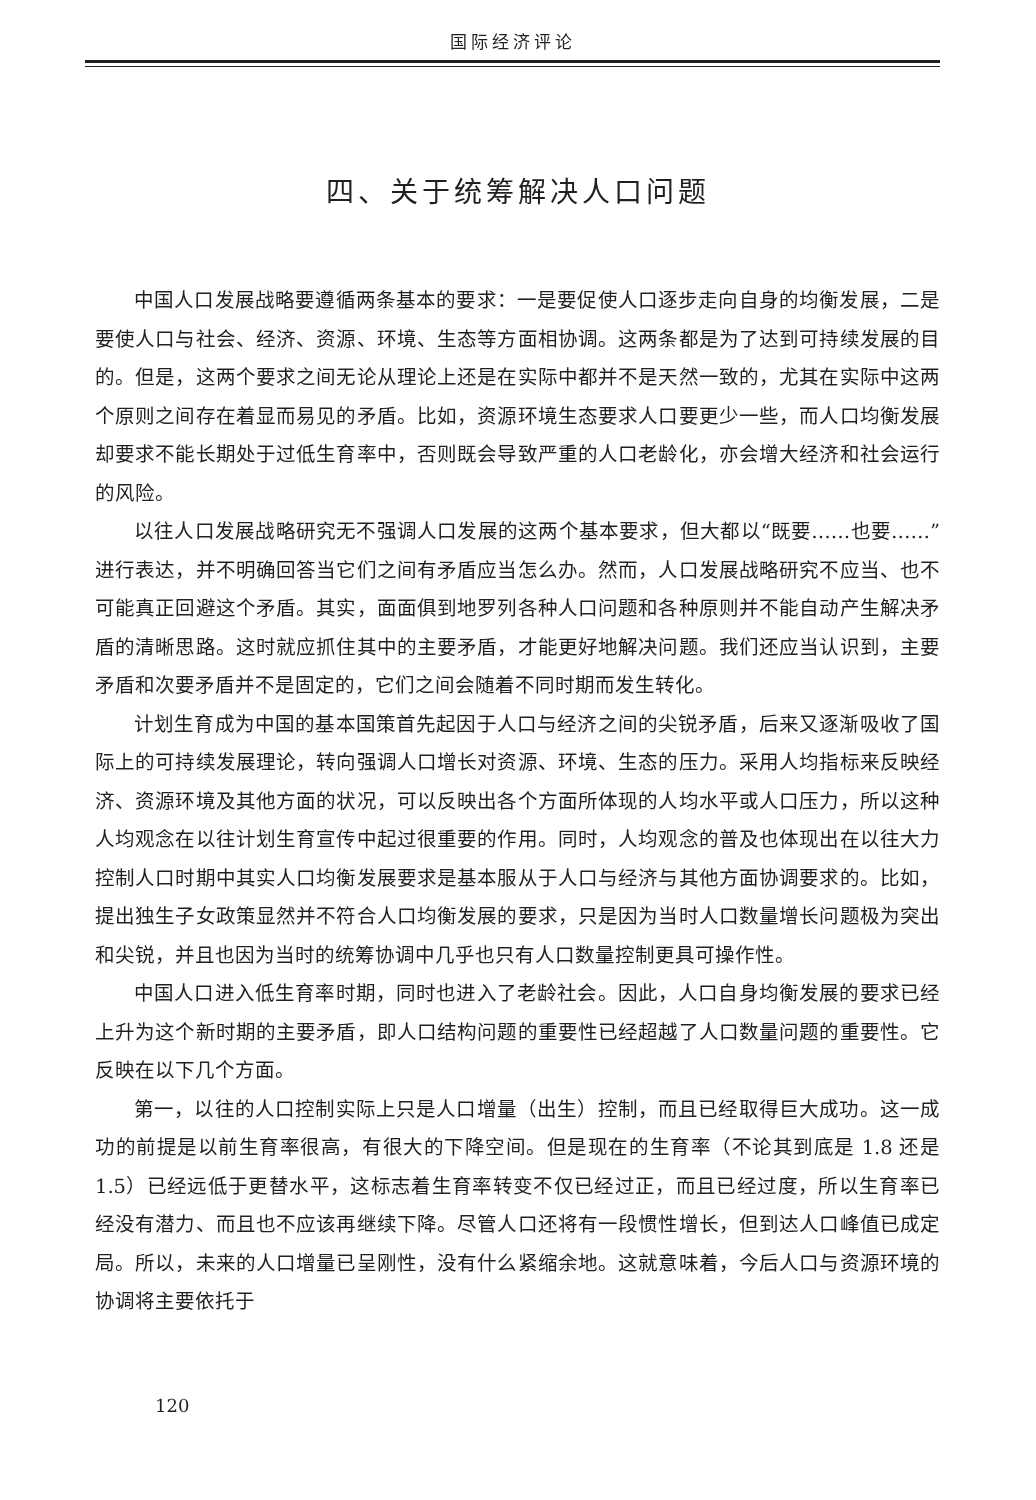国际经济评论
四、关于统筹解决人口问题
中国人口发展战略要遵循两条基本的要求：一是要促使人口逐步走向自身的均衡发展，二是要使人口与社会、经济、资源、环境、生态等方面相协调。这两条都是为了达到可持续发展的目的。但是，这两个要求之间无论从理论上还是在实际中都并不是天然一致的，尤其在实际中这两个原则之间存在着显而易见的矛盾。比如，资源环境生态要求人口要更少一些，而人口均衡发展却要求不能长期处于过低生育率中，否则既会导致严重的人口老龄化，亦会增大经济和社会运行的风险。
以往人口发展战略研究无不强调人口发展的这两个基本要求，但大都以“既要……也要……”进行表达，并不明确回答当它们之间有矛盾应当怎么办。然而，人口发展战略研究不应当、也不可能真正回避这个矛盾。其实，面面俱到地罗列各种人口问题和各种原则并不能自动产生解决矛盾的清晰思路。这时就应抓住其中的主要矛盾，才能更好地解决问题。我们还应当认识到，主要矛盾和次要矛盾并不是固定的，它们之间会随着不同时期而发生转化。
计划生育成为中国的基本国策首先起因于人口与经济之间的尖锐矛盾，后来又逐渐吸收了国际上的可持续发展理论，转向强调人口增长对资源、环境、生态的压力。采用人均指标来反映经济、资源环境及其他方面的状况，可以反映出各个方面所体现的人均水平或人口压力，所以这种人均观念在以往计划生育宣传中起过很重要的作用。同时，人均观念的普及也体现出在以往大力控制人口时期中其实人口均衡发展要求是基本服从于人口与经济与其他方面协调要求的。比如，提出独生子女政策显然并不符合人口均衡发展的要求，只是因为当时人口数量增长问题极为突出和尖锐，并且也因为当时的统筹协调中几乎也只有人口数量控制更具可操作性。
中国人口进入低生育率时期，同时也进入了老龄社会。因此，人口自身均衡发展的要求已经上升为这个新时期的主要矛盾，即人口结构问题的重要性已经超越了人口数量问题的重要性。它反映在以下几个方面。
第一，以往的人口控制实际上只是人口增量（出生）控制，而且已经取得巨大成功。这一成功的前提是以前生育率很高，有很大的下降空间。但是现在的生育率（不论其到底是 1.8 还是 1.5）已经远低于更替水平，这标志着生育率转变不仅已经过正，而且已经过度，所以生育率已经没有潜力、而且也不应该再继续下降。尽管人口还将有一段惯性增长，但到达人口峰值已成定局。所以，未来的人口增量已呈刚性，没有什么紧缩余地。这就意味着，今后人口与资源环境的协调将主要依托于
120